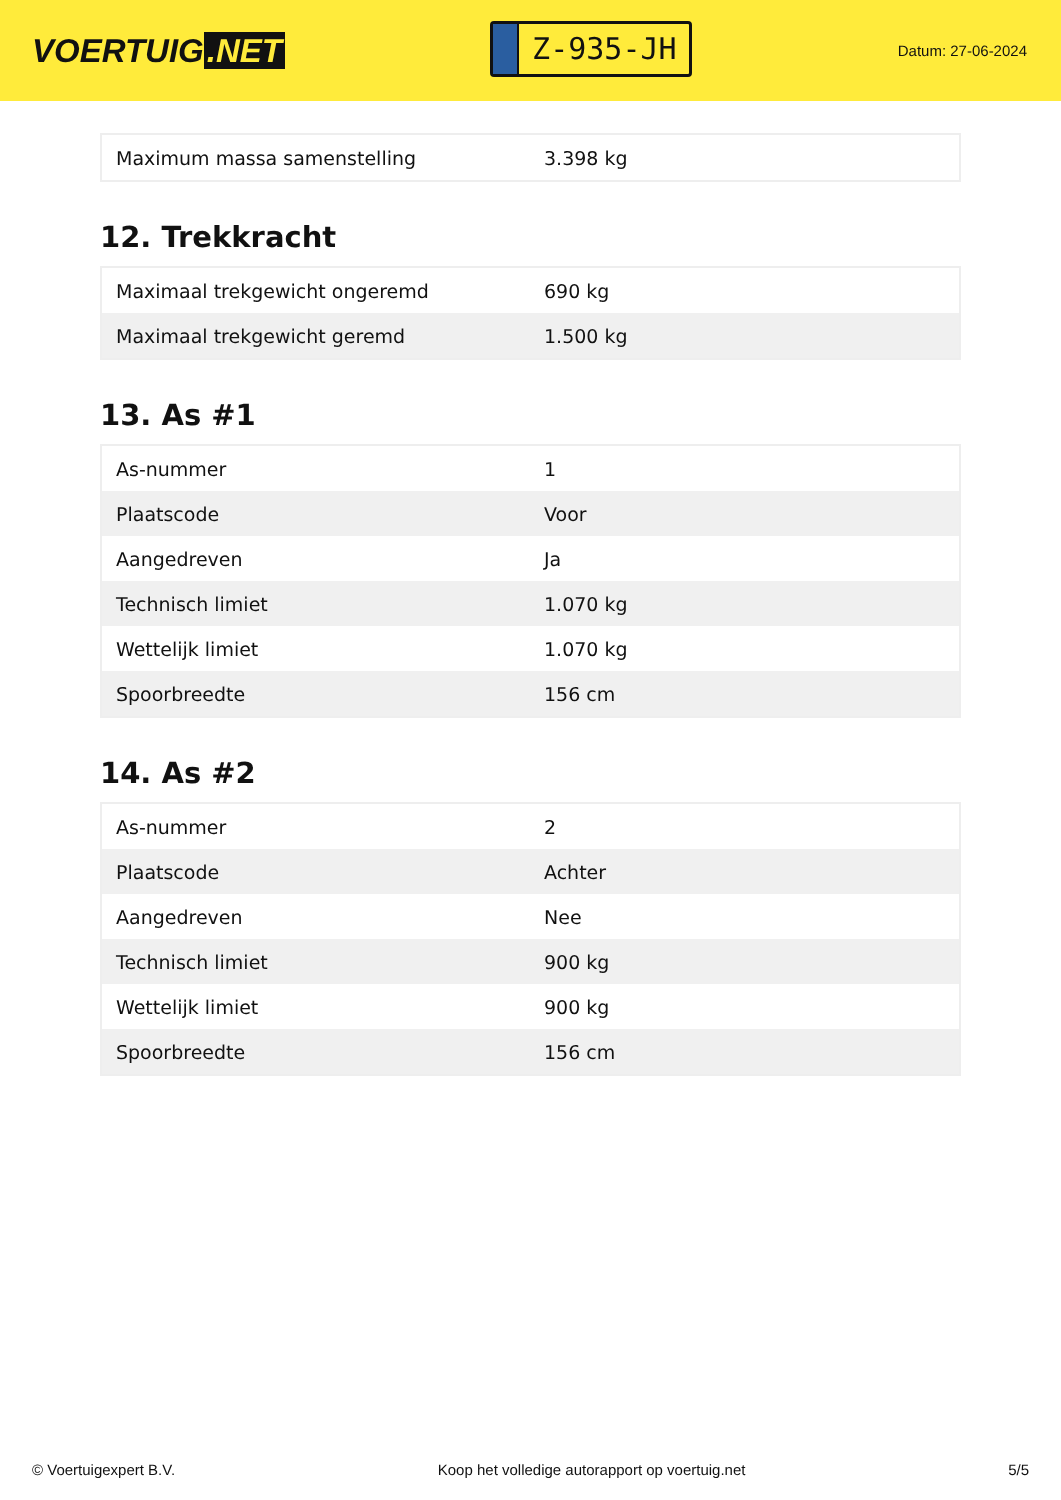VOERTUIG.NET
Z-935-JH
Datum: 27-06-2024
| Maximum massa samenstelling | 3.398 kg |
12. Trekkracht
| Maximaal trekgewicht ongeremd | 690 kg |
| Maximaal trekgewicht geremd | 1.500 kg |
13. As #1
| As-nummer | 1 |
| Plaatscode | Voor |
| Aangedreven | Ja |
| Technisch limiet | 1.070 kg |
| Wettelijk limiet | 1.070 kg |
| Spoorbreedte | 156 cm |
14. As #2
| As-nummer | 2 |
| Plaatscode | Achter |
| Aangedreven | Nee |
| Technisch limiet | 900 kg |
| Wettelijk limiet | 900 kg |
| Spoorbreedte | 156 cm |
© Voertuigexpert B.V. Koop het volledige autorapport op voertuig.net 5/5